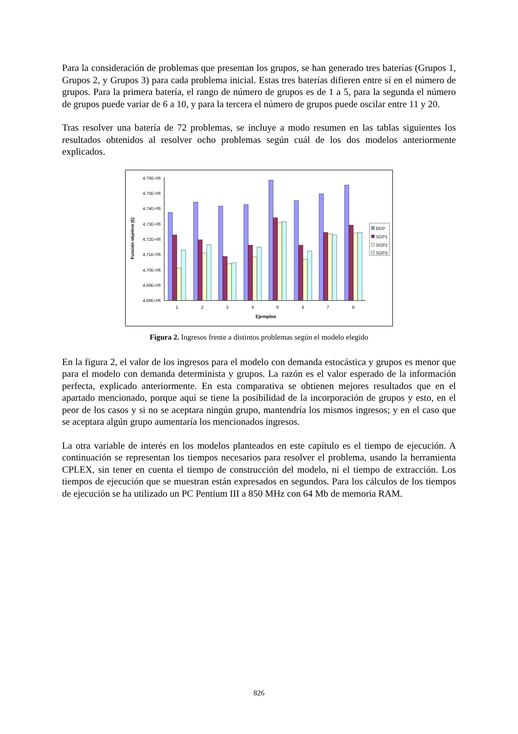Para la consideración de problemas que presentan los grupos, se han generado tres baterías (Grupos 1, Grupos 2, y Grupos 3) para cada problema inicial. Estas tres baterías difieren entre sí en el número de grupos. Para la primera batería, el rango de número de grupos es de 1 a 5, para la segunda el número de grupos puede variar de 6 a 10, y para la tercera el número de grupos puede oscilar entre 11 y 20.
Tras resolver una batería de 72 problemas, se incluye a modo resumen en las tablas siguientes los resultados obtenidos al resolver ocho problemas según cuál de los dos modelos anteriormente explicados.
4,76E+06
4,75E+06
4,74E+06
4,73E+06
4,72E+06
4,71E+06
4,70E+06
4,69E+06
4,68E+06
Función objetivo (€)
1
2
3
4
5
6
7
8
Ejemplos
DGP
SGP1
SGP2
SGP3
Figura 2. Ingresos frente a distintos problemas según el modelo elegido
En la figura 2, el valor de los ingresos para el modelo con demanda estocástica y grupos es menor que para el modelo con demanda determinista y grupos. La razón es el valor esperado de la información perfecta, explicado anteriormente. En esta comparativa se obtienen mejores resultados que en el apartado mencionado, porque aquí se tiene la posibilidad de la incorporación de grupos y esto, en el peor de los casos y si no se aceptara ningún grupo, mantendría los mismos ingresos; y en el caso que se aceptara algún grupo aumentaría los mencionados ingresos.
La otra variable de interés en los modelos planteados en este capítulo es el tiempo de ejecución. A continuación se representan los tiempos necesarios para resolver el problema, usando la herramienta CPLEX, sin tener en cuenta el tiempo de construcción del modelo, ni el tiempo de extracción. Los tiempos de ejecución que se muestran están expresados en segundos. Para los cálculos de los tiempos de ejecución se ha utilizado un PC Pentium III a 850 MHz con 64 Mb de memoria RAM.
826